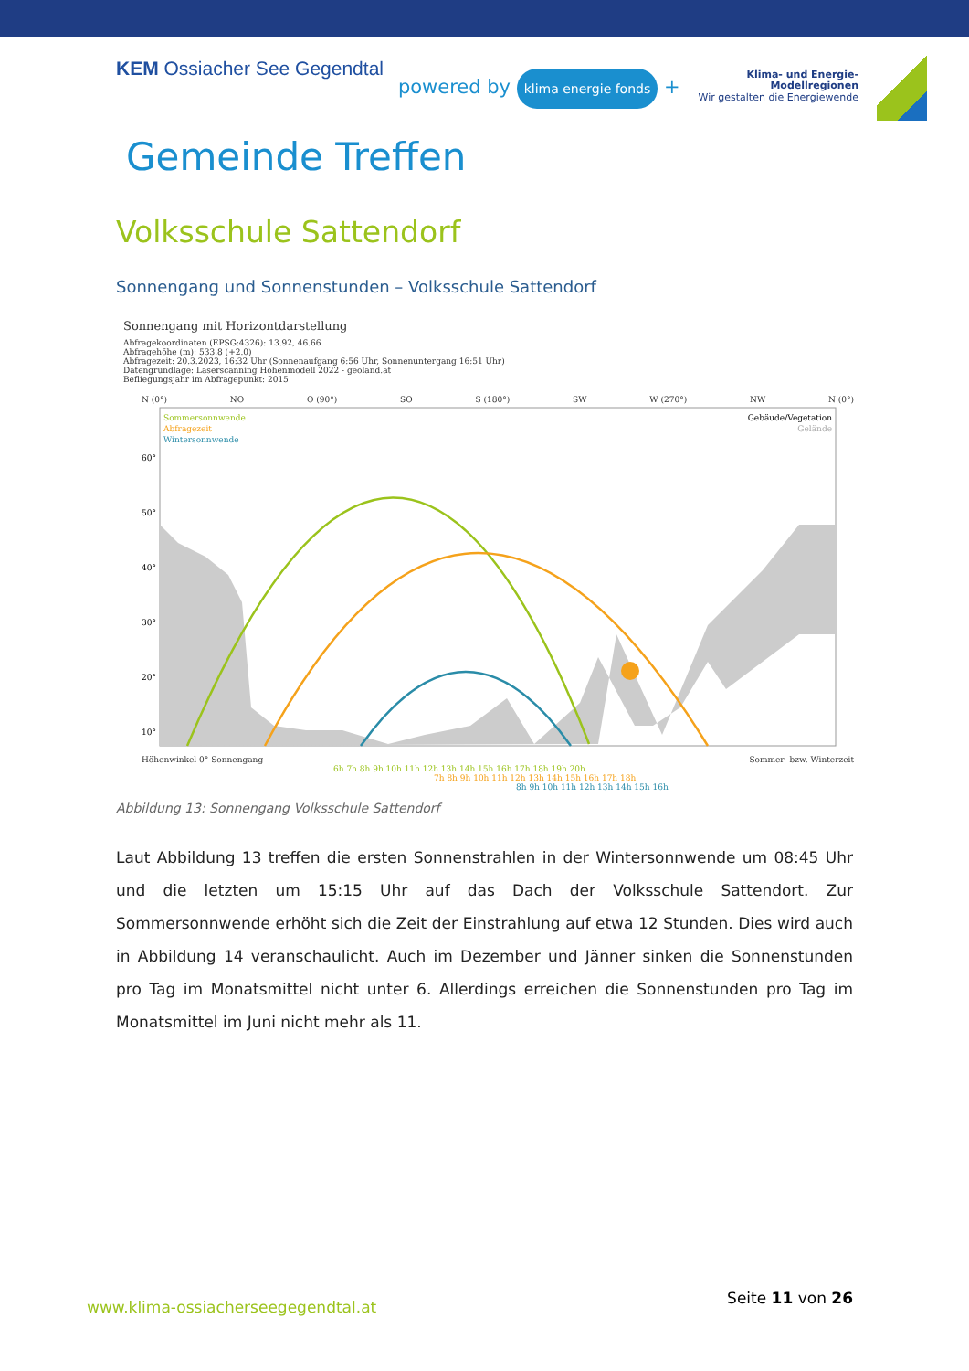KEM Ossiacher See Gegendtal
powered by klima energie fonds +
Klima- und Energie-
Modellregionen
Wir gestalten die Energiewende
Gemeinde Treffen
Volksschule Sattendorf
Sonnengang und Sonnenstunden – Volksschule Sattendorf
Sonnengang mit Horizontdarstellung
Abfragekoordinaten (EPSG:4326): 13.92, 46.66
Abfragehöhe (m): 533.8 (+2.0)
Abfragezeit: 20.3.2023, 16:32 Uhr (Sonnenaufgang 6:56 Uhr, Sonnenuntergang 16:51 Uhr)
Datengrundlage: Laserscanning Höhenmodell 2022 - geoland.at
Befliegungsjahr im Abfragepunkt: 2015
N (0°) NO O (90°) SO S (180°) SW W (270°) NW N (0°)
Sommersonnwende
Abfragezeit
Wintersonnwende
Gebäude/Vegetation
Gelände
60°
50°
40°
30°
20°
10°
Höhenwinkel 0° Sonnengang Sommer- bzw. Winterzeit
6h 7h 8h 9h 10h 11h 12h 13h 14h 15h 16h 17h 18h 19h 20h
7h 8h 9h 10h 11h 12h 13h 14h 15h 16h 17h 18h
8h 9h 10h 11h 12h 13h 14h 15h 16h
Abbildung 13: Sonnengang Volksschule Sattendorf
Laut Abbildung 13 treffen die ersten Sonnenstrahlen in der Wintersonnwende um 08:45 Uhr und die letzten um 15:15 Uhr auf das Dach der Volksschule Sattendort. Zur Sommersonnwende erhöht sich die Zeit der Einstrahlung auf etwa 12 Stunden. Dies wird auch in Abbildung 14 veranschaulicht. Auch im Dezember und Jänner sinken die Sonnenstunden pro Tag im Monatsmittel nicht unter 6. Allerdings erreichen die Sonnenstunden pro Tag im Monatsmittel im Juni nicht mehr als 11.
www.klima-ossiacherseegegendtal.at
Seite 11 von 26